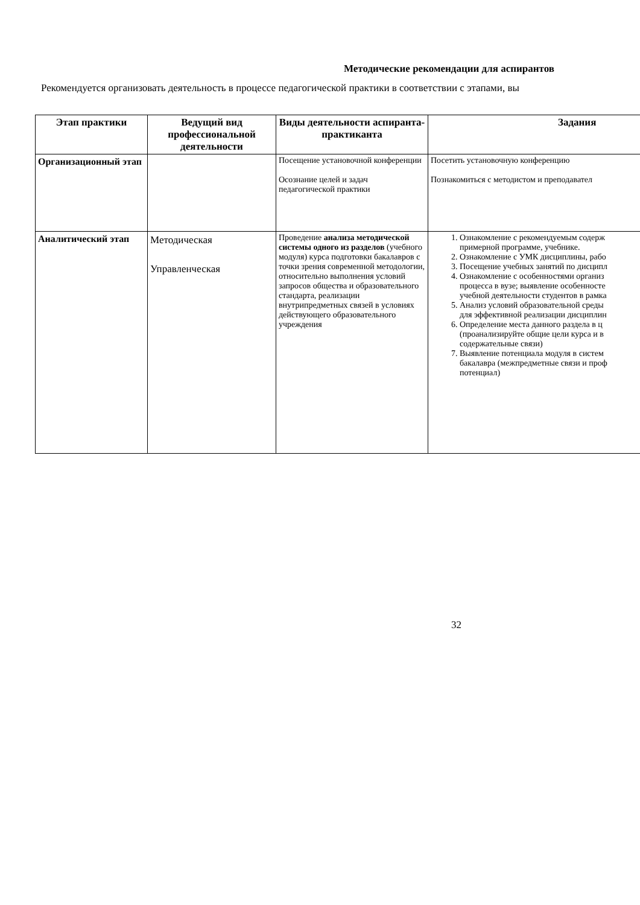Методические рекомендации для аспирантов
Рекомендуется организовать деятельность в процессе педагогической практики в соответствии с этапами, вы
| Этап практики | Ведущий вид профессиональной деятельности | Виды деятельности аспиранта-практиканта | Задания |
| --- | --- | --- | --- |
| Организационный этап | | Посещение установочной конференции Осознание целей и задач педагогической практики | Посетить установочную конференцию Познакомиться с методистом и преподавател |
| Аналитический этап | Методическая Управленческая | Проведение анализа методической системы одного из разделов (учебного модуля) курса подготовки бакалавров с точки зрения современной методологии, относительно выполнения условий запросов общества и образовательного стандарта, реализации внутрипредметных связей в условиях действующего образовательного учреждения | 1. Ознакомление с рекомендуемым содерж примерной программе, учебнике. 2. Ознакомление с УМК дисциплины, рабо 3. Посещение учебных занятий по дисципл 4. Ознакомление с особенностями организ процесса в вузе; выявление особенносте учебной деятельности студентов в рамка 5. Анализ условий образовательной среды для эффективной реализации дисциплин 6. Определение места данного раздела в ц (проанализируйте общие цели курса и в содержательные связи) 7. Выявление потенциала модуля в систем бакалавра (межпредметные связи и проф потенциал) |
32